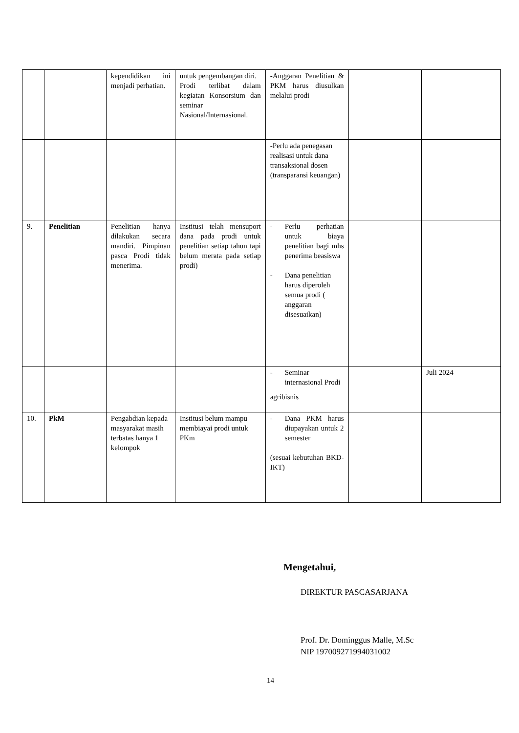| | | kependidikan ini menjadi perhatian. | untuk pengembangan diri. Prodi terlibat dalam kegiatan Konsorsium dan seminar Nasional/Internasional. | -Anggaran Penelitian & PKM harus diusulkan melalui prodi | | |
| | | | | -Perlu ada penegasan realisasi untuk dana transaksional dosen (transparansi keuangan) | | |
| 9. | Penelitian | Penelitian hanya dilakukan secara mandiri. Pimpinan pasca Prodi tidak menerima. | Institusi telah mensuport dana pada prodi untuk penelitian setiap tahun tapi belum merata pada setiap prodi) | - Perlu perhatian untuk biaya penelitian bagi mhs penerima beasiswa - Dana penelitian harus diperoleh semua prodi ( anggaran disesuaikan) | | |
| | | | | - Seminar internasional Prodi agribisnis | | Juli 2024 |
| 10. | PkM | Pengabdian kepada masyarakat masih terbatas hanya 1 kelompok | Institusi belum mampu membiayai prodi untuk PKm | - Dana PKM harus diupayakan untuk 2 semester (sesuai kebutuhan BKD-IKT) | | |
Mengetahui,
DIREKTUR PASCASARJANA
Prof. Dr. Dominggus Malle, M.Sc
NIP 197009271994031002
14